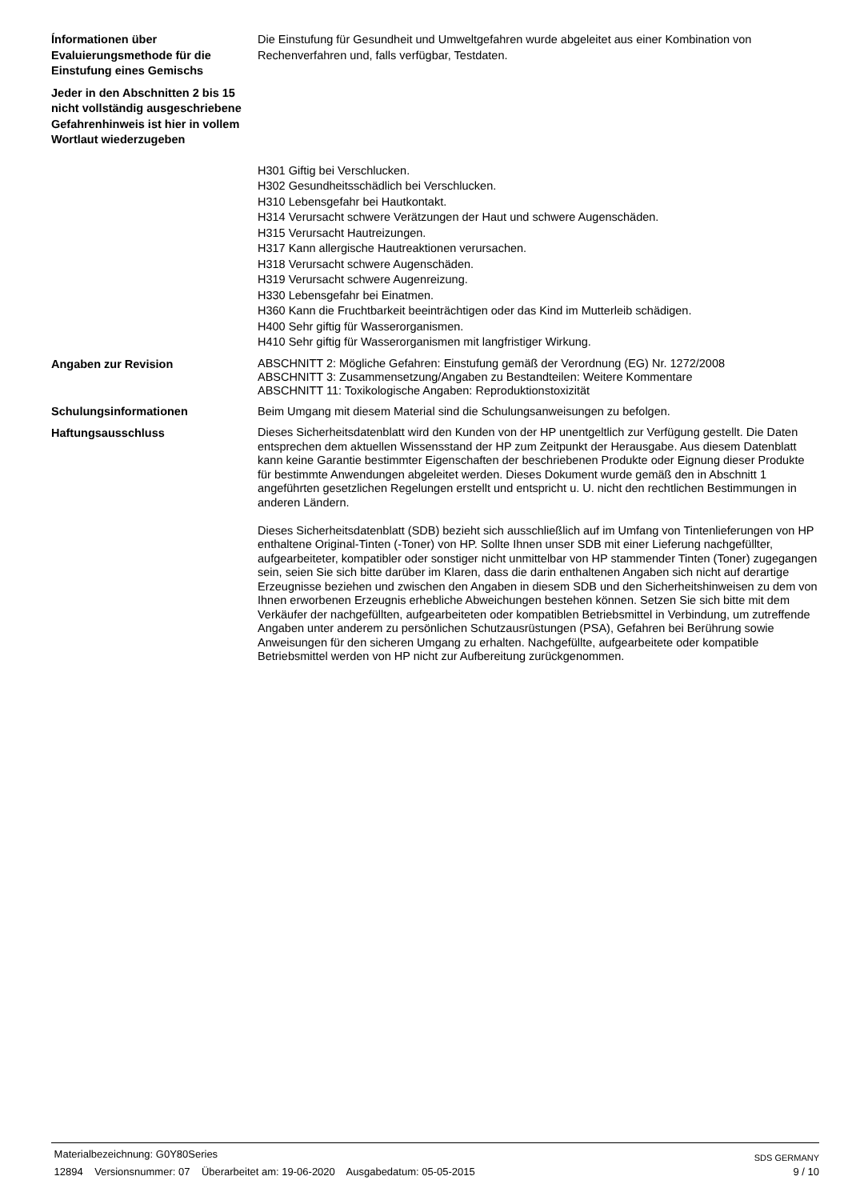Ínformationen über Evaluierungsmethode für die Einstufung eines Gemischs
Die Einstufung für Gesundheit und Umweltgefahren wurde abgeleitet aus einer Kombination von Rechenverfahren und, falls verfügbar, Testdaten.
Jeder in den Abschnitten 2 bis 15 nicht vollständig ausgeschriebene Gefahrenhinweis ist hier in vollem Wortlaut wiederzugeben
H301 Giftig bei Verschlucken.
H302 Gesundheitsschädlich bei Verschlucken.
H310 Lebensgefahr bei Hautkontakt.
H314 Verursacht schwere Verätzungen der Haut und schwere Augenschäden.
H315 Verursacht Hautreizungen.
H317 Kann allergische Hautreaktionen verursachen.
H318 Verursacht schwere Augenschäden.
H319 Verursacht schwere Augenreizung.
H330 Lebensgefahr bei Einatmen.
H360 Kann die Fruchtbarkeit beeinträchtigen oder das Kind im Mutterleib schädigen.
H400 Sehr giftig für Wasserorganismen.
H410 Sehr giftig für Wasserorganismen mit langfristiger Wirkung.
Angaben zur Revision
ABSCHNITT 2: Mögliche Gefahren: Einstufung gemäß der Verordnung (EG) Nr. 1272/2008
ABSCHNITT 3: Zusammensetzung/Angaben zu Bestandteilen: Weitere Kommentare
ABSCHNITT 11: Toxikologische Angaben: Reproduktionstoxizität
Schulungsinformationen Beim Umgang mit diesem Material sind die Schulungsanweisungen zu befolgen.
Haftungsausschluss
Dieses Sicherheitsdatenblatt wird den Kunden von der HP unentgeltlich zur Verfügung gestellt. Die Daten entsprechen dem aktuellen Wissensstand der HP zum Zeitpunkt der Herausgabe. Aus diesem Datenblatt kann keine Garantie bestimmter Eigenschaften der beschriebenen Produkte oder Eignung dieser Produkte für bestimmte Anwendungen abgeleitet werden. Dieses Dokument wurde gemäß den in Abschnitt 1 angeführten gesetzlichen Regelungen erstellt und entspricht u. U. nicht den rechtlichen Bestimmungen in anderen Ländern.
Dieses Sicherheitsdatenblatt (SDB) bezieht sich ausschließlich auf im Umfang von Tintenlieferungen von HP enthaltene Original-Tinten (-Toner) von HP. Sollte Ihnen unser SDB mit einer Lieferung nachgefüllter, aufgearbeiteter, kompatibler oder sonstiger nicht unmittelbar von HP stammender Tinten (Toner) zugegangen sein, seien Sie sich bitte darüber im Klaren, dass die darin enthaltenen Angaben sich nicht auf derartige Erzeugnisse beziehen und zwischen den Angaben in diesem SDB und den Sicherheitshinweisen zu dem von Ihnen erworbenen Erzeugnis erhebliche Abweichungen bestehen können. Setzen Sie sich bitte mit dem Verkäufer der nachgefüllten, aufgearbeiteten oder kompatiblen Betriebsmittel in Verbindung, um zutreffende Angaben unter anderem zu persönlichen Schutzausrüstungen (PSA), Gefahren bei Berührung sowie Anweisungen für den sicheren Umgang zu erhalten. Nachgefüllte, aufgearbeitete oder kompatible Betriebsmittel werden von HP nicht zur Aufbereitung zurückgenommen.
Materialbezeichnung: G0Y80Series SDS GERMANY
12894 Versionsnummer: 07 Überarbeitet am: 19-06-2020 Ausgabedatum: 05-05-2015 9 / 10